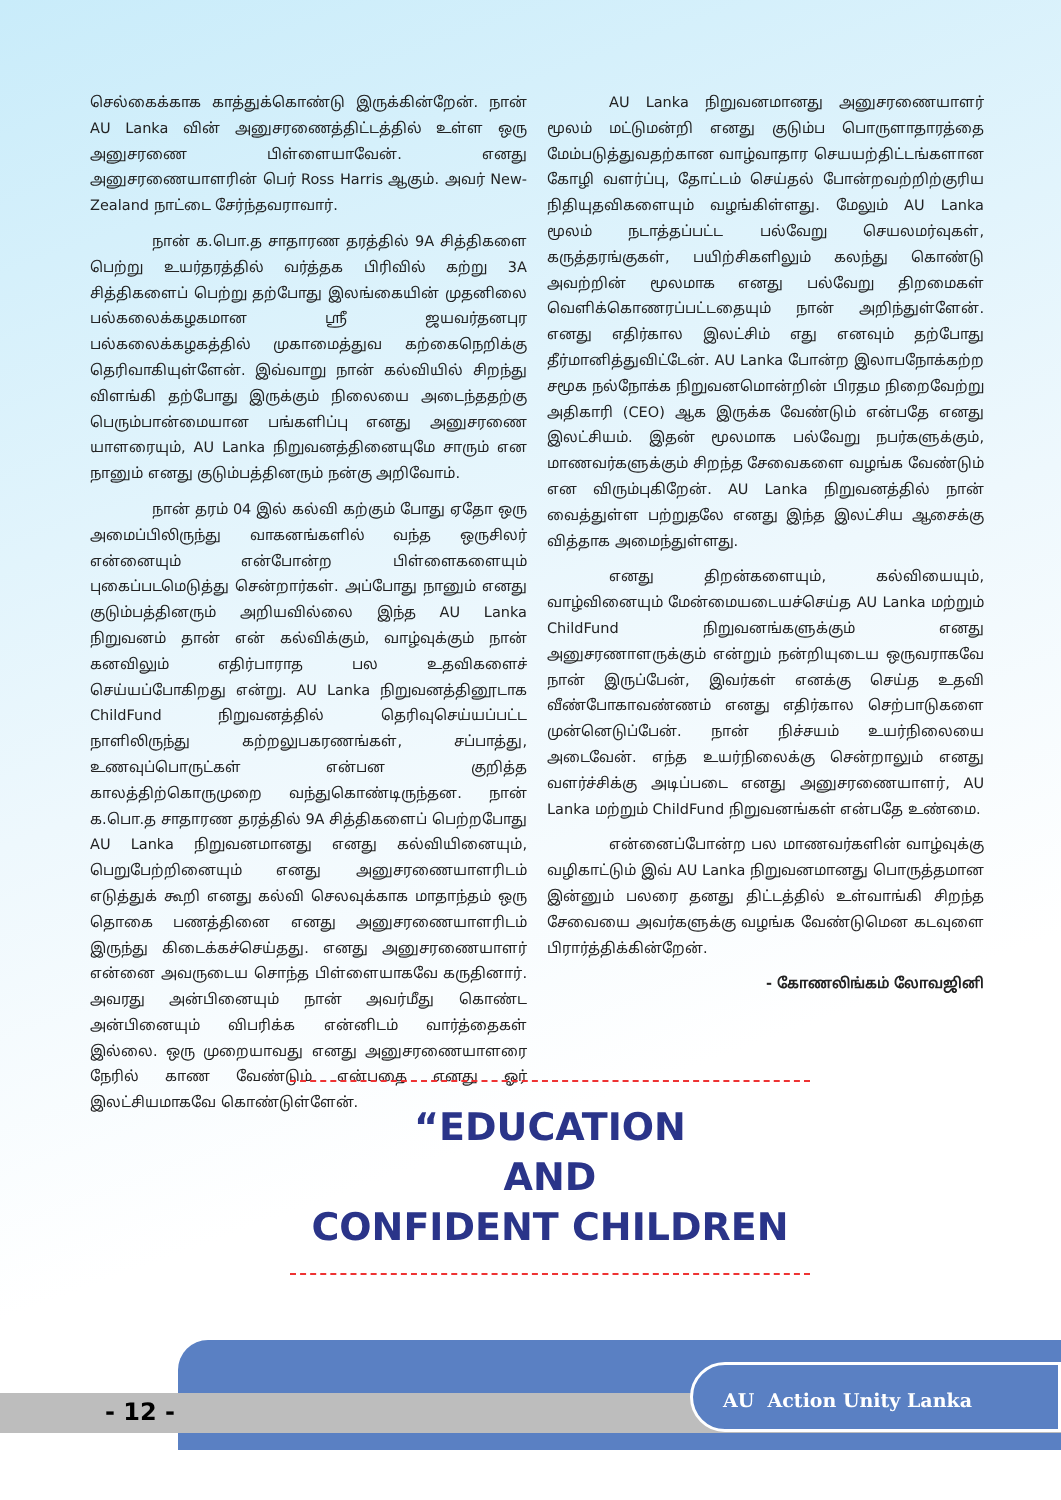செல்கைக்காக காத்துக்கொண்டு இருக்கின்றேன். நான் AU Lanka வின் அனுசரணைத்திட்டத்தில் உள்ள ஒரு அனுசரணை பிள்ளையாவேன். எனது அனுசரணையாளரின் பெர் Ross Harris ஆகும். அவர் New-Zealand நாட்டை சேர்ந்தவராவார்.
நான் க.பொ.த சாதாரண தரத்தில் 9A சித்திகளை பெற்று உயர்தரத்தில் வர்த்தக பிரிவில் கற்று 3A சித்திகளைப் பெற்று தற்போது இலங்கையின் முதனிலை பல்கலைக்கழகமான ஸ்ரீ ஜயவர்தனபுர பல்கலைக்கழகத்தில் முகாமைத்துவ கற்கைநெறிக்கு தெரிவாகியுள்ளேன். இவ்வாறு நான் கல்வியில் சிறந்து விளங்கி தற்போது இருக்கும் நிலையை அடைந்ததற்கு பெரும்பான்மையான பங்களிப்பு எனது அனுசரணை யாளரையும், AU Lanka நிறுவனத்தினையுமே சாரும் என நானும் எனது குடும்பத்தினரும் நன்கு அறிவோம்.
நான் தரம் 04 இல் கல்வி கற்கும் போது ஏதோ ஒரு அமைப்பிலிருந்து வாகனங்களில் வந்த ஒருசிலர் என்னையும் என்போன்ற பிள்ளைகளையும் புகைப்படமெடுத்து சென்றார்கள். அப்போது நானும் எனது குடும்பத்தினரும் அறியவில்லை இந்த AU Lanka நிறுவனம் தான் என் கல்விக்கும், வாழ்வுக்கும் நான் கனவிலும் எதிர்பாராத பல உதவிகளைச் செய்யப்போகிறது என்று. AU Lanka நிறுவனத்தினூடாக ChildFund நிறுவனத்தில் தெரிவுசெய்யப்பட்ட நாளிலிருந்து கற்றலுபகரணங்கள், சப்பாத்து, உணவுப்பொருட்கள் என்பன குறித்த காலத்திற்கொருமுறை வந்துகொண்டிருந்தன. நான் க.பொ.த சாதாரண தரத்தில் 9A சித்திகளைப் பெற்றபோது AU Lanka நிறுவனமானது எனது கல்வியினையும், பெறுபேற்றினையும் எனது அனுசரணையாளரிடம் எடுத்துக் கூறி எனது கல்வி செலவுக்காக மாதாந்தம் ஒரு தொகை பணத்தினை எனது அனுசரணையாளரிடம் இருந்து கிடைக்கச்செய்தது. எனது அனுசரணையாளர் என்னை அவருடைய சொந்த பிள்ளையாகவே கருதினார். அவரது அன்பினையும் நான் அவர்மீது கொண்ட அன்பினையும் விபரிக்க என்னிடம் வார்த்தைகள் இல்லை. ஒரு முறையாவது எனது அனுசரணையாளரை நேரில் காண வேண்டும் என்பதை எனது ஓர் இலட்சியமாகவே கொண்டுள்ளேன்.
AU Lanka நிறுவனமானது அனுசரணையாளர் மூலம் மட்டுமன்றி எனது குடும்ப பொருளாதாரத்தை மேம்படுத்துவதற்கான வாழ்வாதார செயயற்திட்டங்களான கோழி வளர்ப்பு, தோட்டம் செய்தல் போன்றவற்றிற்குரிய நிதியுதவிகளையும் வழங்கிள்ளது. மேலும் AU Lanka மூலம் நடாத்தப்பட்ட பல்வேறு செயலமர்வுகள், கருத்தரங்குகள், பயிற்சிகளிலும் கலந்து கொண்டு அவற்றின் மூலமாக எனது பல்வேறு திறமைகள் வெளிக்கொணரப்பட்டதையும் நான் அறிந்துள்ளேன். எனது எதிர்கால இலட்சிம் எது எனவும் தற்போது தீர்மானித்துவிட்டேன். AU Lanka போன்ற இலாபநோக்கற்ற சமூக நல்நோக்க நிறுவனமொன்றின் பிரதம நிறைவேற்று அதிகாரி (CEO) ஆக இருக்க வேண்டும் என்பதே எனது இலட்சியம். இதன் மூலமாக பல்வேறு நபர்களுக்கும், மாணவர்களுக்கும் சிறந்த சேவைகளை வழங்க வேண்டும் என விரும்புகிறேன். AU Lanka நிறுவனத்தில் நான் வைத்துள்ள பற்றுதலே எனது இந்த இலட்சிய ஆசைக்கு வித்தாக அமைந்துள்ளது.
எனது திறன்களையும், கல்வியையும், வாழ்வினையும் மேன்மையடையச்செய்த AU Lanka மற்றும் ChildFund நிறுவனங்களுக்கும் எனது அனுசரணாளருக்கும் என்றும் நன்றியுடைய ஒருவராகவே நான் இருப்பேன், இவர்கள் எனக்கு செய்த உதவி வீண்போகாவண்ணம் எனது எதிர்கால செற்பாடுகளை முன்னெடுப்பேன். நான் நிச்சயம் உயர்நிலையை அடைவேன். எந்த உயர்நிலைக்கு சென்றாலும் எனது வளர்ச்சிக்கு அடிப்படை எனது அனுசரணையாளர், AU Lanka மற்றும் ChildFund நிறுவனங்கள் என்பதே உண்மை.
என்னைப்போன்ற பல மாணவர்களின் வாழ்வுக்கு வழிகாட்டும் இவ் AU Lanka நிறுவனமானது பொருத்தமான இன்னும் பலரை தனது திட்டத்தில் உள்வாங்கி சிறந்த சேவையை அவர்களுக்கு வழங்க வேண்டுமென கடவுளை பிரார்த்திக்கின்றேன்.
- கோணலிங்கம் லோவஜினி
“EDUCATION
AND
CONFIDENT CHILDREN
- 12 -
AU Action Unity Lanka